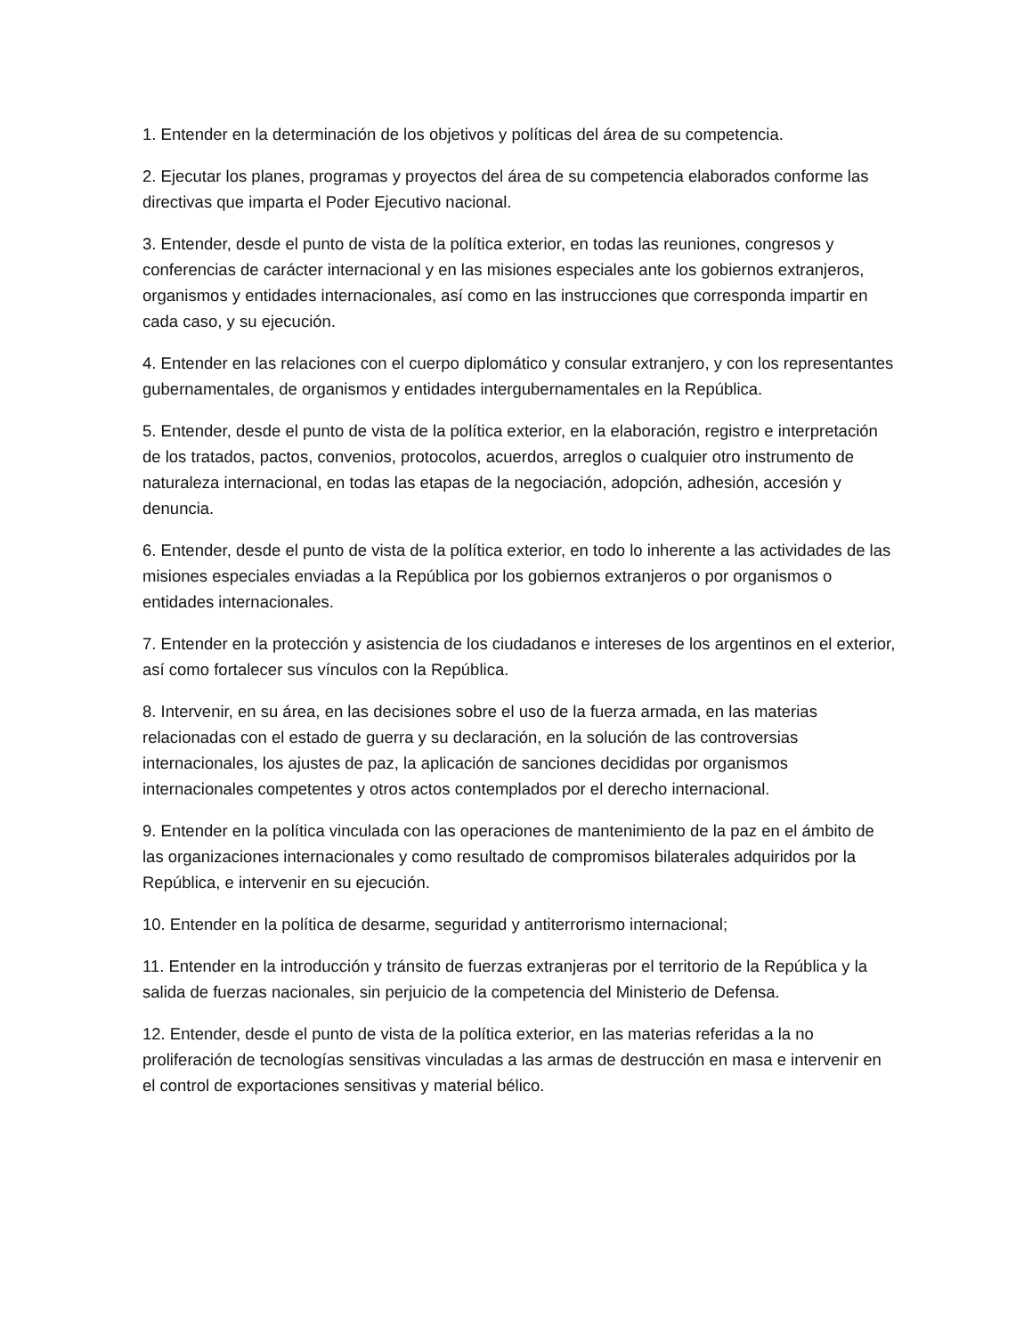1. Entender en la determinación de los objetivos y políticas del área de su competencia.
2. Ejecutar los planes, programas y proyectos del área de su competencia elaborados conforme las directivas que imparta el Poder Ejecutivo nacional.
3. Entender, desde el punto de vista de la política exterior, en todas las reuniones, congresos y conferencias de carácter internacional y en las misiones especiales ante los gobiernos extranjeros, organismos y entidades internacionales, así como en las instrucciones que corresponda impartir en cada caso, y su ejecución.
4. Entender en las relaciones con el cuerpo diplomático y consular extranjero, y con los representantes gubernamentales, de organismos y entidades intergubernamentales en la República.
5. Entender, desde el punto de vista de la política exterior, en la elaboración, registro e interpretación de los tratados, pactos, convenios, protocolos, acuerdos, arreglos o cualquier otro instrumento de naturaleza internacional, en todas las etapas de la negociación, adopción, adhesión, accesión y denuncia.
6. Entender, desde el punto de vista de la política exterior, en todo lo inherente a las actividades de las misiones especiales enviadas a la República por los gobiernos extranjeros o por organismos o entidades internacionales.
7. Entender en la protección y asistencia de los ciudadanos e intereses de los argentinos en el exterior, así como fortalecer sus vínculos con la República.
8. Intervenir, en su área, en las decisiones sobre el uso de la fuerza armada, en las materias relacionadas con el estado de guerra y su declaración, en la solución de las controversias internacionales, los ajustes de paz, la aplicación de sanciones decididas por organismos internacionales competentes y otros actos contemplados por el derecho internacional.
9. Entender en la política vinculada con las operaciones de mantenimiento de la paz en el ámbito de las organizaciones internacionales y como resultado de compromisos bilaterales adquiridos por la República, e intervenir en su ejecución.
10. Entender en la política de desarme, seguridad y antiterrorismo internacional;
11. Entender en la introducción y tránsito de fuerzas extranjeras por el territorio de la República y la salida de fuerzas nacionales, sin perjuicio de la competencia del Ministerio de Defensa.
12. Entender, desde el punto de vista de la política exterior, en las materias referidas a la no proliferación de tecnologías sensitivas vinculadas a las armas de destrucción en masa e intervenir en el control de exportaciones sensitivas y material bélico.